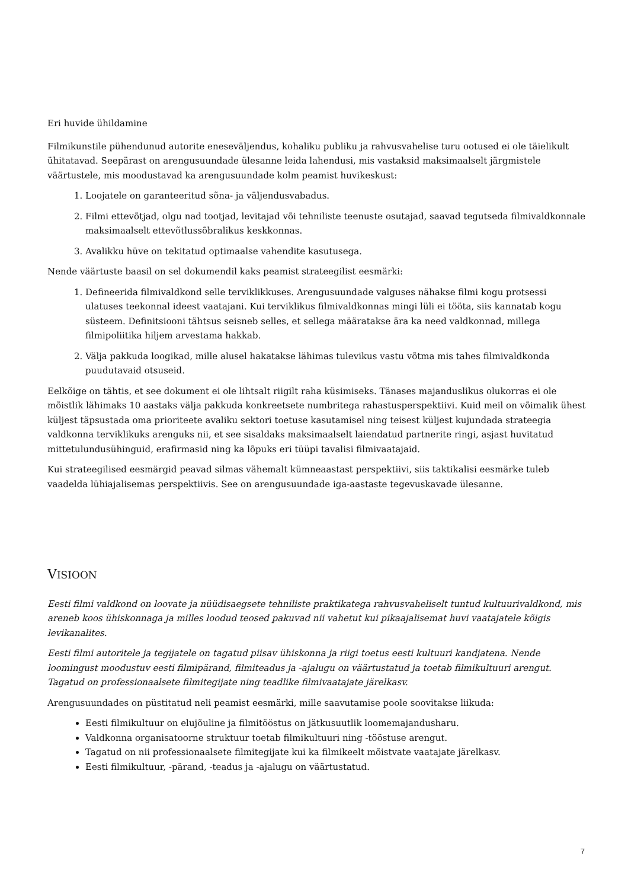Eri huvide ühildamine
Filmikunstile pühendunud autorite eneseväljendus, kohaliku publiku ja rahvusvahelise turu ootused ei ole täielikult ühitatavad. Seepärast on arengusuundade ülesanne leida lahendusi, mis vastaksid maksimaalselt järgmistele väärtustele, mis moodustavad ka arengusuundade kolm peamist huvikeskust:
1. Loojatele on garanteeritud sõna- ja väljendusvabadus.
2. Filmi ettevõtjad, olgu nad tootjad, levitajad või tehniliste teenuste osutajad, saavad tegutseda filmivaldkonnale maksimaalselt ettevõtlussõbralikus keskkonnas.
3. Avalikku hüve on tekitatud optimaalse vahendite kasutusega.
Nende väärtuste baasil on sel dokumendil kaks peamist strateegilist eesmärki:
1. Defineerida filmivaldkond selle terviklikkuses. Arengusuundade valguses nähakse filmi kogu protsessi ulatuses teekonnal ideest vaatajani. Kui terviklikus filmivaldkonnas mingi lüli ei tööta, siis kannatab kogu süsteem. Definitsiooni tähtsus seisneb selles, et sellega määratakse ära ka need valdkonnad, millega filmipoliitika hiljem arvestama hakkab.
2. Välja pakkuda loogikad, mille alusel hakatakse lähimas tulevikus vastu võtma mis tahes filmivaldkonda puudutavaid otsuseid.
Eelkõige on tähtis, et see dokument ei ole lihtsalt riigilt raha küsimiseks. Tänases majanduslikus olukorras ei ole mõistlik lähimaks 10 aastaks välja pakkuda konkreetsete numbritega rahastusperspektiivi. Kuid meil on võimalik ühest küljest täpsustada oma prioriteete avaliku sektori toetuse kasutamisel ning teisest küljest kujundada strateegia valdkonna terviklikuks arenguks nii, et see sisaldaks maksimaalselt laiendatud partnerite ringi, asjast huvitatud mittetulundusühinguid, erafirmasid ning ka lõpuks eri tüüpi tavalisi filmivaatajaid.
Kui strateegilised eesmärgid peavad silmas vähemalt kümneaastast perspektiivi, siis taktikalisi eesmärke tuleb vaadelda lühiajalisemas perspektiivis. See on arengusuundade iga-aastaste tegevuskavade ülesanne.
VISIOON
Eesti filmi valdkond on loovate ja nüüdisaegsete tehniliste praktikatega rahvusvaheliselt tuntud kultuurivaldkond, mis areneb koos ühiskonnaga ja milles loodud teosed pakuvad nii vahetut kui pikaajalisemat huvi vaatajatele kõigis levikanalites.
Eesti filmi autoritele ja tegijatele on tagatud piisav ühiskonna ja riigi toetus eesti kultuuri kandjatena. Nende loomingust moodustuv eesti filmipärand, filmiteadus ja -ajalugu on väärtustatud ja toetab filmikultuuri arengut. Tagatud on professionaalsete filmitegijate ning teadlike filmivaatajate järelkasv.
Arengusuundades on püstitatud neli peamist eesmärki, mille saavutamise poole soovitakse liikuda:
Eesti filmikultuur on elujõuline ja filmitööstus on jätkusuutlik loomemajandusharu.
Valdkonna organisatoorne struktuur toetab filmikultuuri ning -tööstuse arengut.
Tagatud on nii professionaalsete filmitegijate kui ka filmikeelt mõistvate vaatajate järelkasv.
Eesti filmikultuur, -pärand, -teadus ja -ajalugu on väärtustatud.
7